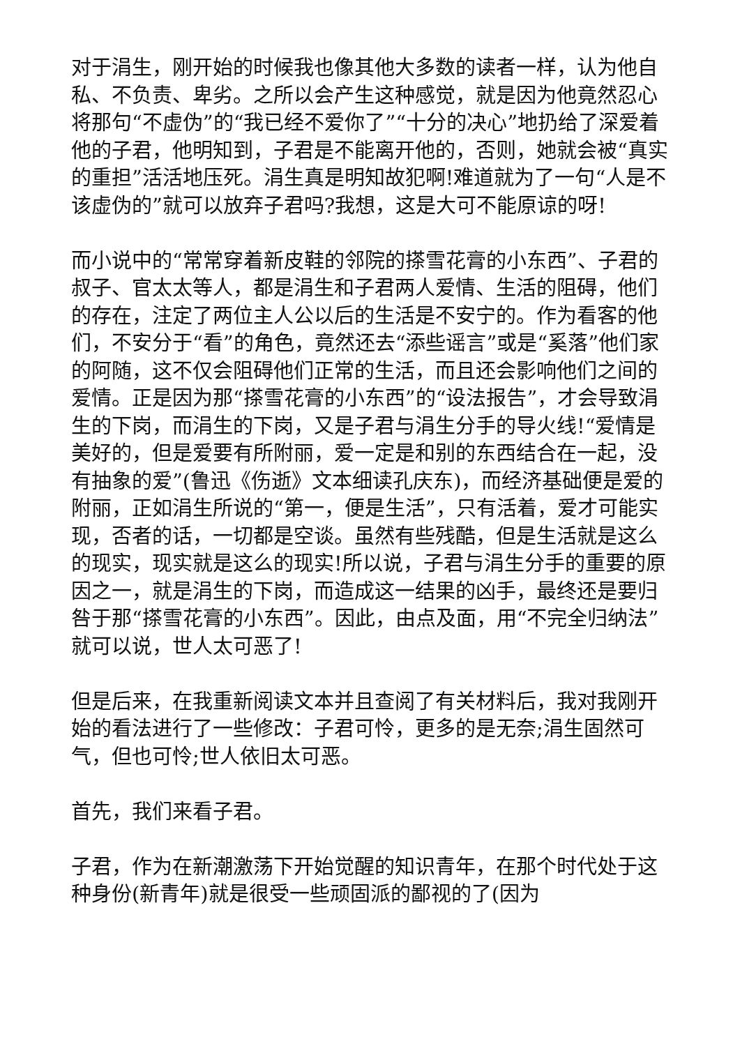对于涓生，刚开始的时候我也像其他大多数的读者一样，认为他自私、不负责、卑劣。之所以会产生这种感觉，就是因为他竟然忍心将那句“不虚伪”的“我已经不爱你了”“十分的决心”地扔给了深爱着他的子君，他明知到，子君是不能离开他的，否则，她就会被“真实的重担”活活地压死。涓生真是明知故犯啊!难道就为了一句“人是不该虚伪的”就可以放弃子君吗?我想，这是大可不能原谅的呀!
而小说中的“常常穿着新皮鞋的邻院的搽雪花膏的小东西”、子君的叔子、官太太等人，都是涓生和子君两人爱情、生活的阻碍，他们的存在，注定了两位主人公以后的生活是不安宁的。作为看客的他们，不安分于“看”的角色，竟然还去“添些谣言”或是“奚落”他们家的阿随，这不仅会阻碍他们正常的生活，而且还会影响他们之间的爱情。正是因为那“搽雪花膏的小东西”的“设法报告”，才会导致涓生的下岗，而涓生的下岗，又是子君与涓生分手的导火线!“爱情是美好的，但是爱要有所附丽，爱一定是和别的东西结合在一起，没有抽象的爱”(鲁迅《伤逝》文本细读孔庆东)，而经济基础便是爱的附丽，正如涓生所说的“第一，便是生活”，只有活着，爱才可能实现，否者的话，一切都是空谈。虽然有些残酷，但是生活就是这么的现实，现实就是这么的现实!所以说，子君与涓生分手的重要的原因之一，就是涓生的下岗，而造成这一结果的凶手，最终还是要归咎于那“搽雪花膏的小东西”。因此，由点及面，用“不完全归纳法”就可以说，世人太可恶了!
但是后来，在我重新阅读文本并且查阅了有关材料后，我对我刚开始的看法进行了一些修改：子君可怜，更多的是无奈;涓生固然可气，但也可怜;世人依旧太可恶。
首先，我们来看子君。
子君，作为在新潮激荡下开始觉醒的知识青年，在那个时代处于这种身份(新青年)就是很受一些顽固派的鄙视的了(因为